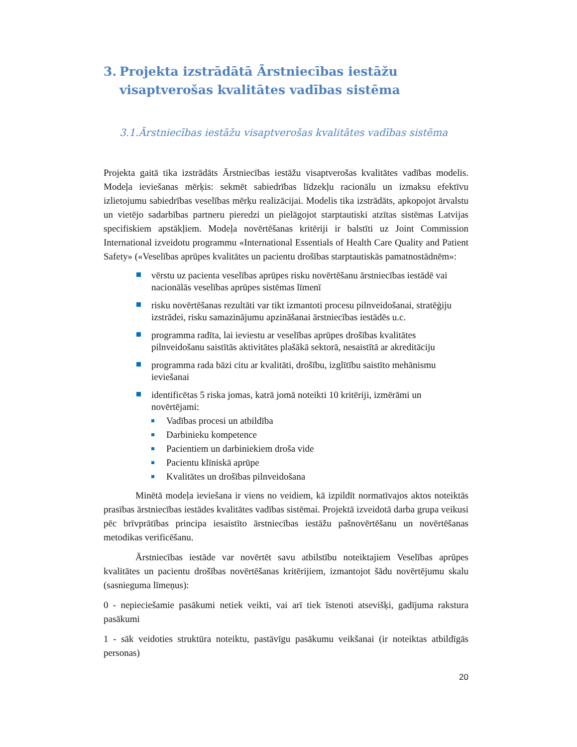3. Projekta izstrādātā Ārstniecības iestāžu visaptverošas kvalitātes vadības sistēma
3.1.Ārstniecības iestāžu visaptverošas kvalitātes vadības sistēma
Projekta gaitā tika izstrādāts Ārstniecības iestāžu visaptverošas kvalitātes vadības modelis. Modeļa ieviešanas mērķis: sekmēt sabiedrības līdzekļu racionālu un izmaksu efektīvu izlietojumu sabiedrības veselības mērķu realizācijai. Modelis tika izstrādāts, apkopojot ārvalstu un vietējo sadarbības partneru pieredzi un pielāgojot starptautiski atzītas sistēmas Latvijas specifiskiem apstākļiem. Modeļa novērtēšanas kritēriji ir balstīti uz Joint Commission International izveidotu programmu «International Essentials of Health Care Quality and Patient Safety» («Veselības aprūpes kvalitātes un pacientu drošības starptautiskās pamatnostādnēm»:
vērstu uz pacienta veselības aprūpes risku novērtēšanu ārstniecības iestādē vai nacionālās veselības aprūpes sistēmas līmenī
risku novērtēšanas rezultāti var tikt izmantoti procesu pilnveidošanai, stratēģiju izstrādei, risku samazinājumu apzināšanai ārstniecības iestādēs u.c.
programma radīta, lai ieviestu ar veselības aprūpes drošības kvalitātes pilnveidošanu saistītās aktivitātes plašākā sektorā, nesaistītā ar akreditāciju
programma rada bāzi citu ar kvalitāti, drošību, izglītību saistīto mehānismu ieviešanai
identificētas 5 riska jomas, katrā jomā noteikti 10 kritēriji, izmērāmi un novērtējami:
Vadības procesi un atbildība
Darbinieku kompetence
Pacientiem un darbiniekiem droša vide
Pacientu klīniskā aprūpe
Kvalitātes un drošības pilnveidošana
Minētā modeļa ieviešana ir viens no veidiem, kā izpildīt normatīvajos aktos noteiktās prasības ārstniecības iestādes kvalitātes vadības sistēmai. Projektā izveidotā darba grupa veikusi pēc brīvprātības principa iesaistīto ārstniecības iestāžu pašnovērtēšanu un novērtēšanas metodikas verificēšanu.
Ārstniecības iestāde var novērtēt savu atbilstību noteiktajiem Veselības aprūpes kvalitātes un pacientu drošības novērtēšanas kritērijiem, izmantojot šādu novērtējumu skalu (sasnieguma līmeņus):
0 - nepieciešamie pasākumi netiek veikti, vai arī tiek īstenoti atsevišķi, gadījuma rakstura pasākumi
1 - sāk veidoties struktūra noteiktu, pastāvīgu pasākumu veikšanai (ir noteiktas atbildīgās personas)
20